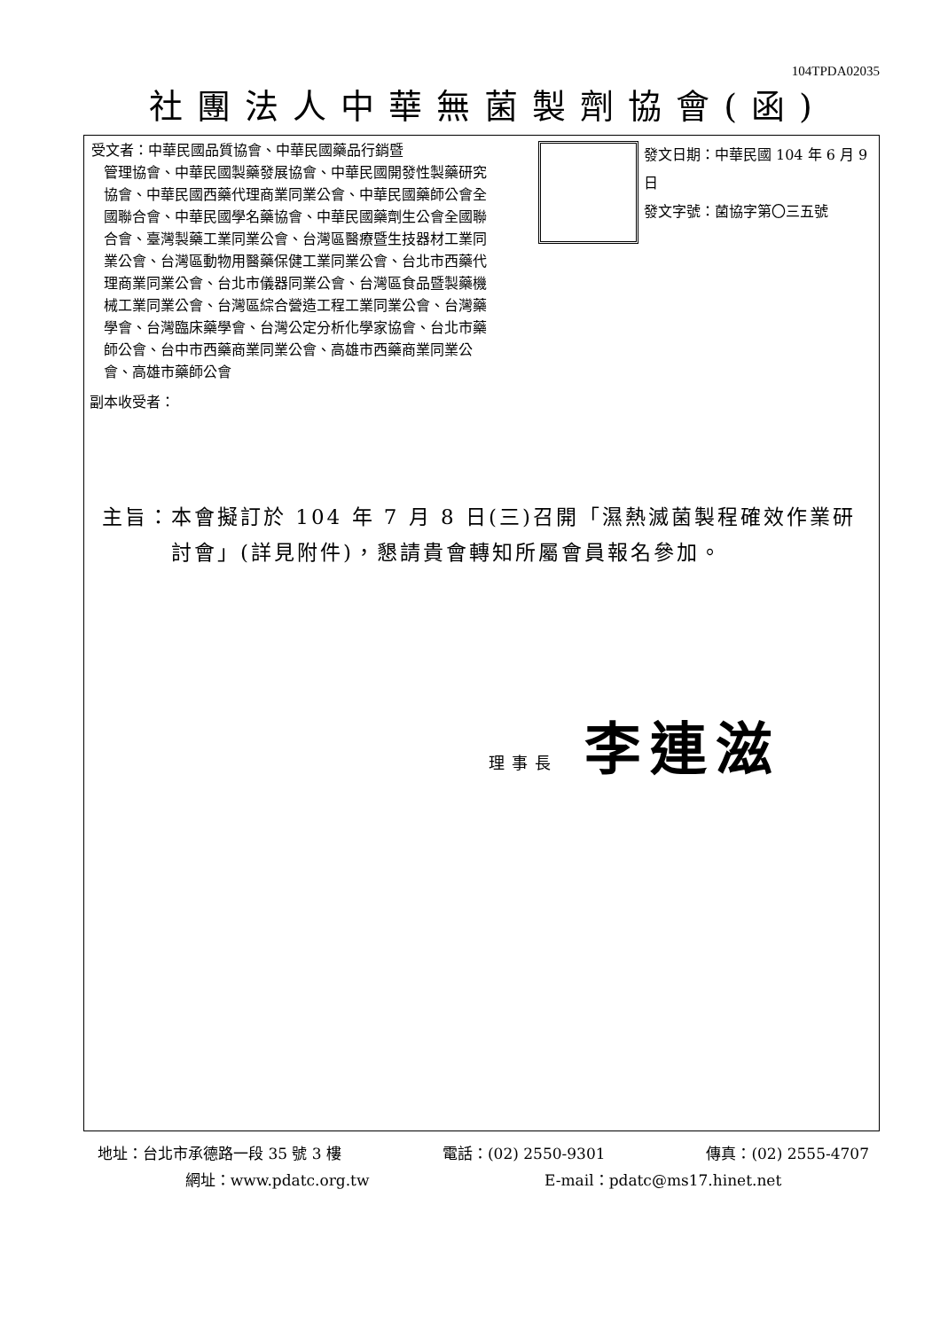104TPDA02035
社團法人中華無菌製劑協會(函)
受文者：中華民國品質協會、中華民國藥品行銷暨
管理協會、中華民國製藥發展協會、中華民國開發性製藥研究協會、中華民國西藥代理商業同業公會、中華民國藥師公會全國聯合會、中華民國學名藥協會、中華民國藥劑生公會全國聯合會、臺灣製藥工業同業公會、台灣區醫療暨生技器材工業同業公會、台灣區動物用醫藥保健工業同業公會、台北市西藥代理商業同業公會、台北市儀器同業公會、台灣區食品暨製藥機械工業同業公會、台灣區綜合營造工程工業同業公會、台灣藥學會、台灣臨床藥學會、台灣公定分析化學家協會、台北市藥師公會、台中市西藥商業同業公會、高雄市西藥商業同業公會、高雄市藥師公會
發文日期：中華民國 104 年 6 月 9 日
發文字號：菌協字第〇三五號
副本收受者：
主旨： 本會擬訂於 104 年 7 月 8 日(三)召開「濕熱滅菌製程確效作業研討會」(詳見附件)，懇請貴會轉知所屬會員報名參加。
理事長 李連滋
地址：台北市承德路一段 35 號 3 樓 電話：(02) 2550-9301 傳真：(02) 2555-4707
網址：www.pdatc.org.tw E-mail：pdatc@ms17.hinet.net